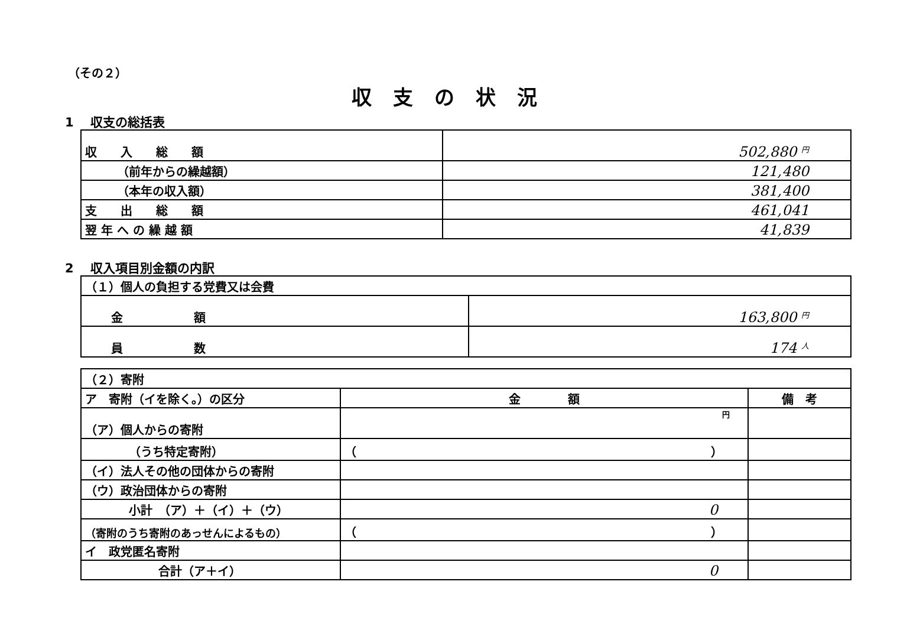（その２）
収支の状況
1　 収支の総括表
| 収 入 総 額 | 502,880 円 |
| （前年からの繰越額） | 121,480 |
| （本年の収入額） | 381,400 |
| 支 出 総 額 | 461,041 |
| 翌 年 へ の 繰 越 額 | 41,839 |
2　 収入項目別金額の内訳
| （１）個人の負担する党費又は会費 | |
| 金 額 | 163,800 円 |
| 員 数 | 174 人 |
| （２）寄附 | | |
| ア 寄附（イを除く。）の区分 | 金 額 | 備 考 |
| （ア）個人からの寄附 | 円 | |
| （うち特定寄附） | （ ） | |
| （イ）法人その他の団体からの寄附 | | |
| （ウ）政治団体からの寄附 | | |
| 小計 （ア）＋（イ）＋（ウ） | 0 | |
| （寄附のうち寄附のあっせんによるもの） | （ ） | |
| イ 政党匿名寄附 | | |
| 合計（ア＋イ） | 0 | |